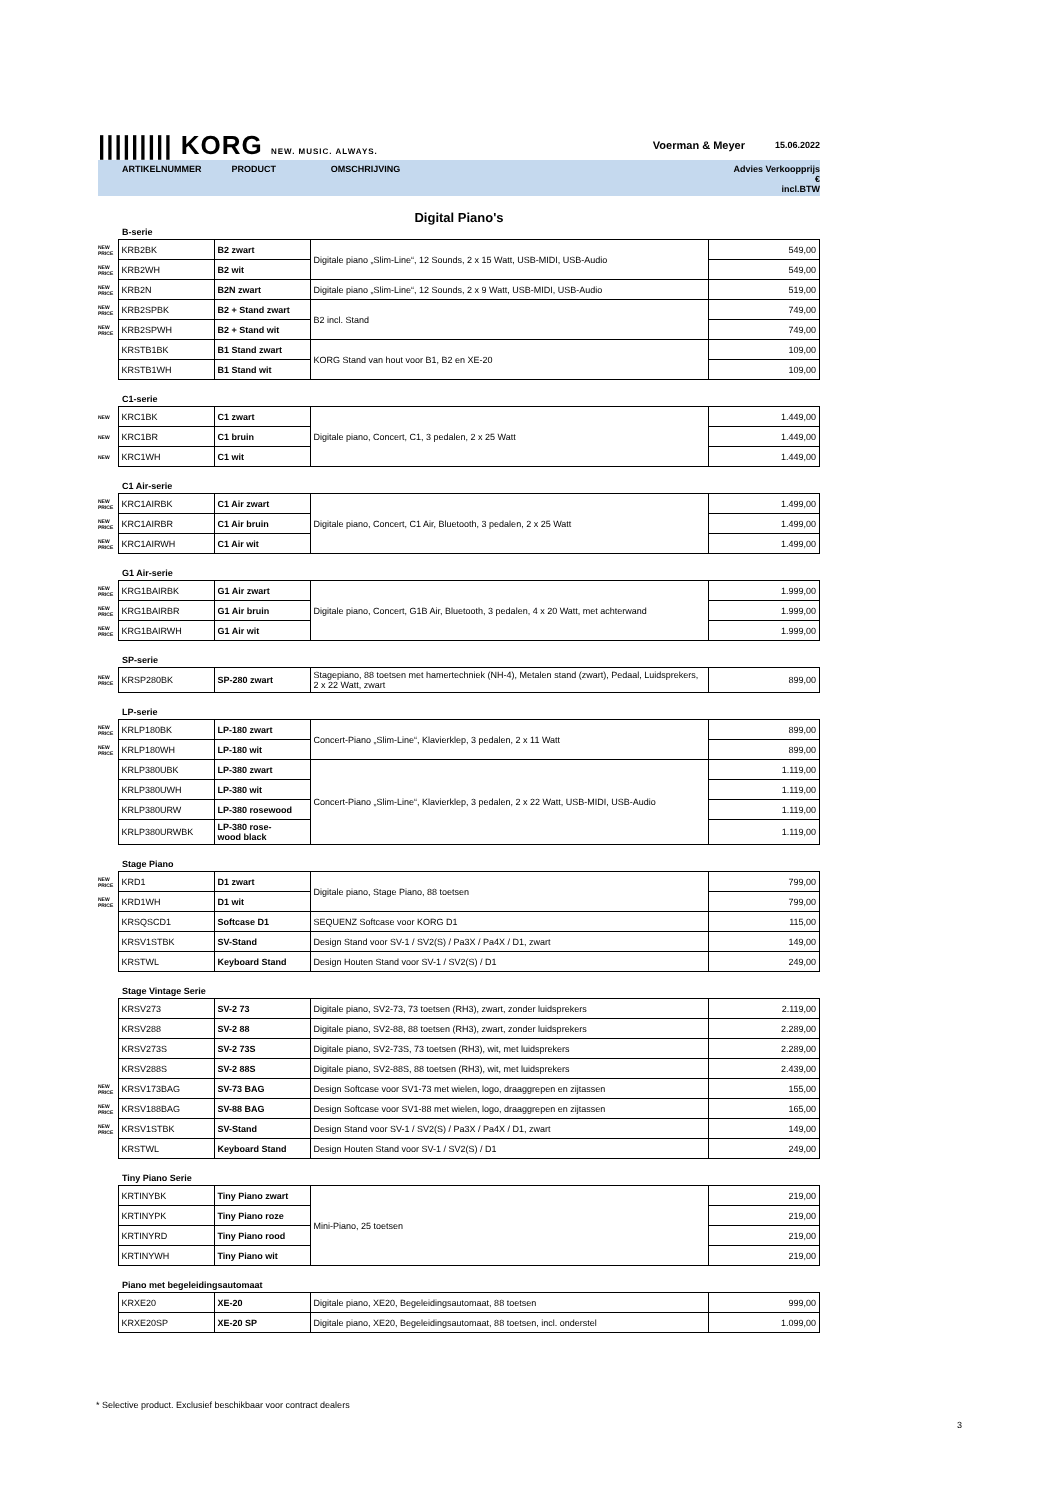||||||||| KORG NEW. MUSIC. ALWAYS. Voerman & Meyer 15.06.2022
ARTIKELNUMMER PRODUCT OMSCHRIJVING Advies Verkoopprijs €
incl.BTW
Digital Piano's
B-serie
| NEW PRICE | KRB2BK | B2 zwart | Digitale piano „Slim-Line“, 12 Sounds, 2 x 15 Watt, USB-MIDI, USB-Audio | 549,00 |
| NEW PRICE | KRB2WH | B2 wit | | 549,00 |
| NEW PRICE | KRB2N | B2N zwart | Digitale piano „Slim-Line“, 12 Sounds, 2 x 9 Watt, USB-MIDI, USB-Audio | 519,00 |
| NEW PRICE | KRB2SPBK | B2 + Stand zwart | B2 incl. Stand | 749,00 |
| NEW PRICE | KRB2SPWH | B2 + Stand wit | | 749,00 |
| | KRSTB1BK | B1 Stand zwart | KORG Stand van hout voor B1, B2 en XE-20 | 109,00 |
| | KRSTB1WH | B1 Stand wit | | 109,00 |
C1-serie
| NEW | KRC1BK | C1 zwart | Digitale piano, Concert, C1, 3 pedalen, 2 x 25 Watt | 1.449,00 |
| NEW | KRC1BR | C1 bruin | | 1.449,00 |
| NEW | KRC1WH | C1 wit | | 1.449,00 |
C1 Air-serie
| NEW PRICE | KRC1AIRBK | C1 Air zwart | Digitale piano, Concert, C1 Air, Bluetooth, 3 pedalen, 2 x 25 Watt | 1.499,00 |
| NEW PRICE | KRC1AIRBR | C1 Air bruin | | 1.499,00 |
| NEW PRICE | KRC1AIRWH | C1 Air wit | | 1.499,00 |
G1 Air-serie
| NEW PRICE | KRG1BAIRBK | G1 Air zwart | Digitale piano, Concert, G1B Air, Bluetooth, 3 pedalen, 4 x 20 Watt, met achterwand | 1.999,00 |
| NEW PRICE | KRG1BAIRBR | G1 Air bruin | | 1.999,00 |
| NEW PRICE | KRG1BAIRWH | G1 Air wit | | 1.999,00 |
SP-serie
| NEW PRICE | KRSP280BK | SP-280 zwart | Stagepiano, 88 toetsen met hamertechniek (NH-4), Metalen stand (zwart), Pedaal, Luidsprekers, 2 x 22 Watt, zwart | 899,00 |
LP-serie
| NEW PRICE | KRLP180BK | LP-180 zwart | Concert-Piano „Slim-Line“, Klavierklep, 3 pedalen, 2 x 11 Watt | 899,00 |
| NEW PRICE | KRLP180WH | LP-180 wit | | 899,00 |
| | KRLP380UBK | LP-380 zwart | Concert-Piano „Slim-Line“, Klavierklep, 3 pedalen, 2 x 22 Watt, USB-MIDI, USB-Audio | 1.119,00 |
| | KRLP380UWH | LP-380 wit | | 1.119,00 |
| | KRLP380URW | LP-380 rosewood | | 1.119,00 |
| | KRLP380URWBK | LP-380 rose- wood black | | 1.119,00 |
Stage Piano
| NEW PRICE | KRD1 | D1 zwart | Digitale piano, Stage Piano, 88 toetsen | 799,00 |
| NEW PRICE | KRD1WH | D1 wit | | 799,00 |
| | KRSQSCD1 | Softcase D1 | SEQUENZ Softcase voor KORG D1 | 115,00 |
| | KRSV1STBK | SV-Stand | Design Stand voor SV-1 / SV2(S) / Pa3X / Pa4X / D1, zwart | 149,00 |
| | KRSTWL | Keyboard Stand | Design Houten Stand voor SV-1 / SV2(S) / D1 | 249,00 |
Stage Vintage Serie
| | KRSV273 | SV-2 73 | Digitale piano, SV2-73, 73 toetsen (RH3), zwart, zonder luidsprekers | 2.119,00 |
| | KRSV288 | SV-2 88 | Digitale piano, SV2-88, 88 toetsen (RH3), zwart, zonder luidsprekers | 2.289,00 |
| | KRSV273S | SV-2 73S | Digitale piano, SV2-73S, 73 toetsen (RH3), wit, met luidsprekers | 2.289,00 |
| | KRSV288S | SV-2 88S | Digitale piano, SV2-88S, 88 toetsen (RH3), wit, met luidsprekers | 2.439,00 |
| NEW PRICE | KRSV173BAG | SV-73 BAG | Design Softcase voor SV1-73 met wielen, logo, draaggrepen en zijtassen | 155,00 |
| NEW PRICE | KRSV188BAG | SV-88 BAG | Design Softcase voor SV1-88 met wielen, logo, draaggrepen en zijtassen | 165,00 |
| NEW PRICE | KRSV1STBK | SV-Stand | Design Stand voor SV-1 / SV2(S) / Pa3X / Pa4X / D1, zwart | 149,00 |
| | KRSTWL | Keyboard Stand | Design Houten Stand voor SV-1 / SV2(S) / D1 | 249,00 |
Tiny Piano Serie
| | KRTINYBK | Tiny Piano zwart | Mini-Piano, 25 toetsen | 219,00 |
| | KRTINYPK | Tiny Piano roze | | 219,00 |
| | KRTINYRD | Tiny Piano rood | | 219,00 |
| | KRTINYWH | Tiny Piano wit | | 219,00 |
Piano met begeleidingsautomaat
| | KRXE20 | XE-20 | Digitale piano, XE20, Begeleidingsautomaat, 88 toetsen | 999,00 |
| | KRXE20SP | XE-20 SP | Digitale piano, XE20, Begeleidingsautomaat, 88 toetsen, incl. onderstel | 1.099,00 |
* Selective product. Exclusief beschikbaar voor contract dealers
3